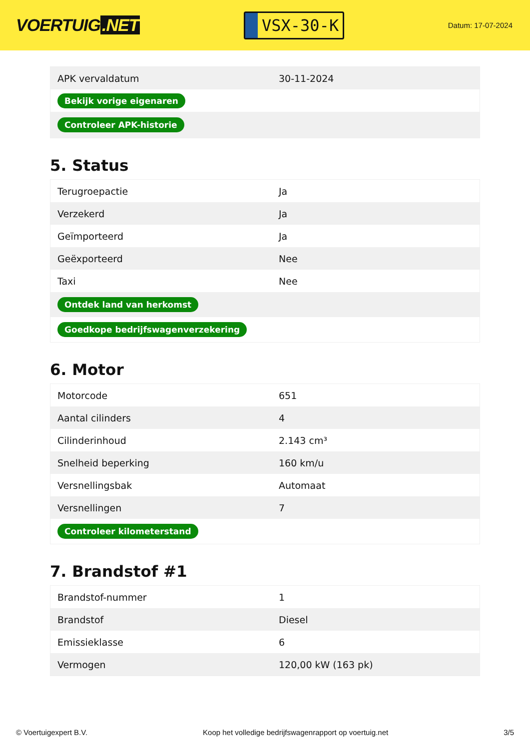VOERTUIG.NET
VSX-30-K
Datum: 17-07-2024
| APK vervaldatum | 30-11-2024 |
| Bekijk vorige eigenaren | |
| Controleer APK-historie | |
5. Status
| Terugroepactie | Ja |
| Verzekerd | Ja |
| Geïmporteerd | Ja |
| Geëxporteerd | Nee |
| Taxi | Nee |
| Ontdek land van herkomst | |
| Goedkope bedrijfswagenverzekering | |
6. Motor
| Motorcode | 651 |
| Aantal cilinders | 4 |
| Cilinderinhoud | 2.143 cm³ |
| Snelheid beperking | 160 km/u |
| Versnellingsbak | Automaat |
| Versnellingen | 7 |
| Controleer kilometerstand | |
7. Brandstof #1
| Brandstof-nummer | 1 |
| Brandstof | Diesel |
| Emissieklasse | 6 |
| Vermogen | 120,00 kW (163 pk) |
© Voertuigexpert B.V. Koop het volledige bedrijfswagenrapport op voertuig.net 3/5